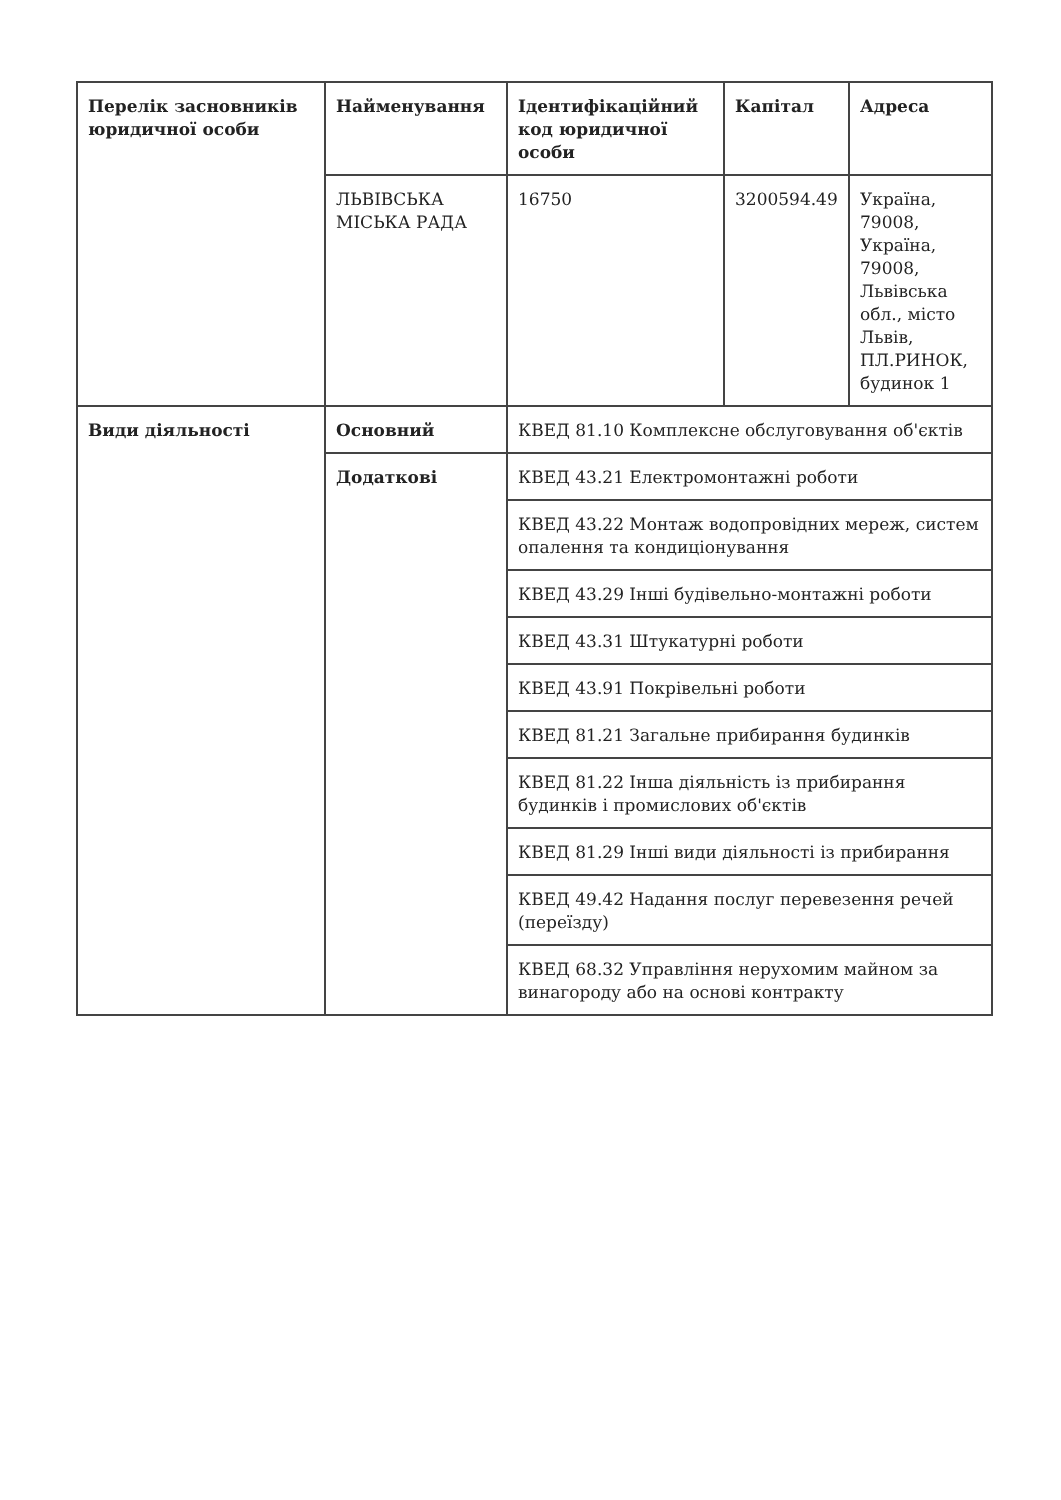| Перелік засновників юридичної особи | Найменування | Ідентифікаційний код юридичної особи | Капітал | Адреса |
| --- | --- | --- | --- | --- |
| | ЛЬВІВСЬКА МІСЬКА РАДА | 16750 | 3200594.49 | Україна, 79008, Україна, 79008, Львівська обл., місто Львів, ПЛ.РИНОК, будинок 1 |
| Види діяльності | Основний | КВЕД 81.10 Комплексне обслуговування об'єктів | | |
| | Додаткові | КВЕД 43.21 Електромонтажні роботи | | |
| | | КВЕД 43.22 Монтаж водопровідних мереж, систем опалення та кондиціонування | | |
| | | КВЕД 43.29 Інші будівельно-монтажні роботи | | |
| | | КВЕД 43.31 Штукатурні роботи | | |
| | | КВЕД 43.91 Покрівельні роботи | | |
| | | КВЕД 81.21 Загальне прибирання будинків | | |
| | | КВЕД 81.22 Інша діяльність із прибирання будинків і промислових об'єктів | | |
| | | КВЕД 81.29 Інші види діяльності із прибирання | | |
| | | КВЕД 49.42 Надання послуг перевезення речей (переїзду) | | |
| | | КВЕД 68.32 Управління нерухомим майном за винагороду або на основі контракту | | |